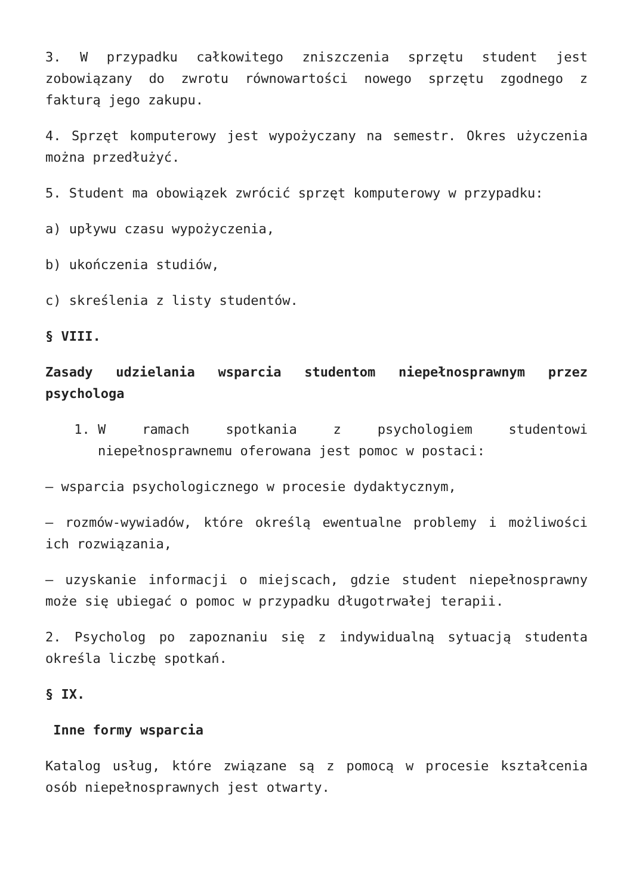3. W przypadku całkowitego zniszczenia sprzętu student jest zobowiązany do zwrotu równowartości nowego sprzętu zgodnego z fakturą jego zakupu.
4. Sprzęt komputerowy jest wypożyczany na semestr. Okres użyczenia można przedłużyć.
5. Student ma obowiązek zwrócić sprzęt komputerowy w przypadku:
a) upływu czasu wypożyczenia,
b) ukończenia studiów,
c) skreślenia z listy studentów.
§ VIII.
Zasady udzielania wsparcia studentom niepełnosprawnym przez psychologa
1. W ramach spotkania z psychologiem studentowi niepełnosprawnemu oferowana jest pomoc w postaci:
– wsparcia psychologicznego w procesie dydaktycznym,
– rozmów-wywiadów, które określą ewentualne problemy i możliwości ich rozwiązania,
– uzyskanie informacji o miejscach, gdzie student niepełnosprawny może się ubiegać o pomoc w przypadku długotrwałej terapii.
2. Psycholog po zapoznaniu się z indywidualną sytuacją studenta określa liczbę spotkań.
§ IX.
Inne formy wsparcia
Katalog usług, które związane są z pomocą w procesie kształcenia osób niepełnosprawnych jest otwarty.